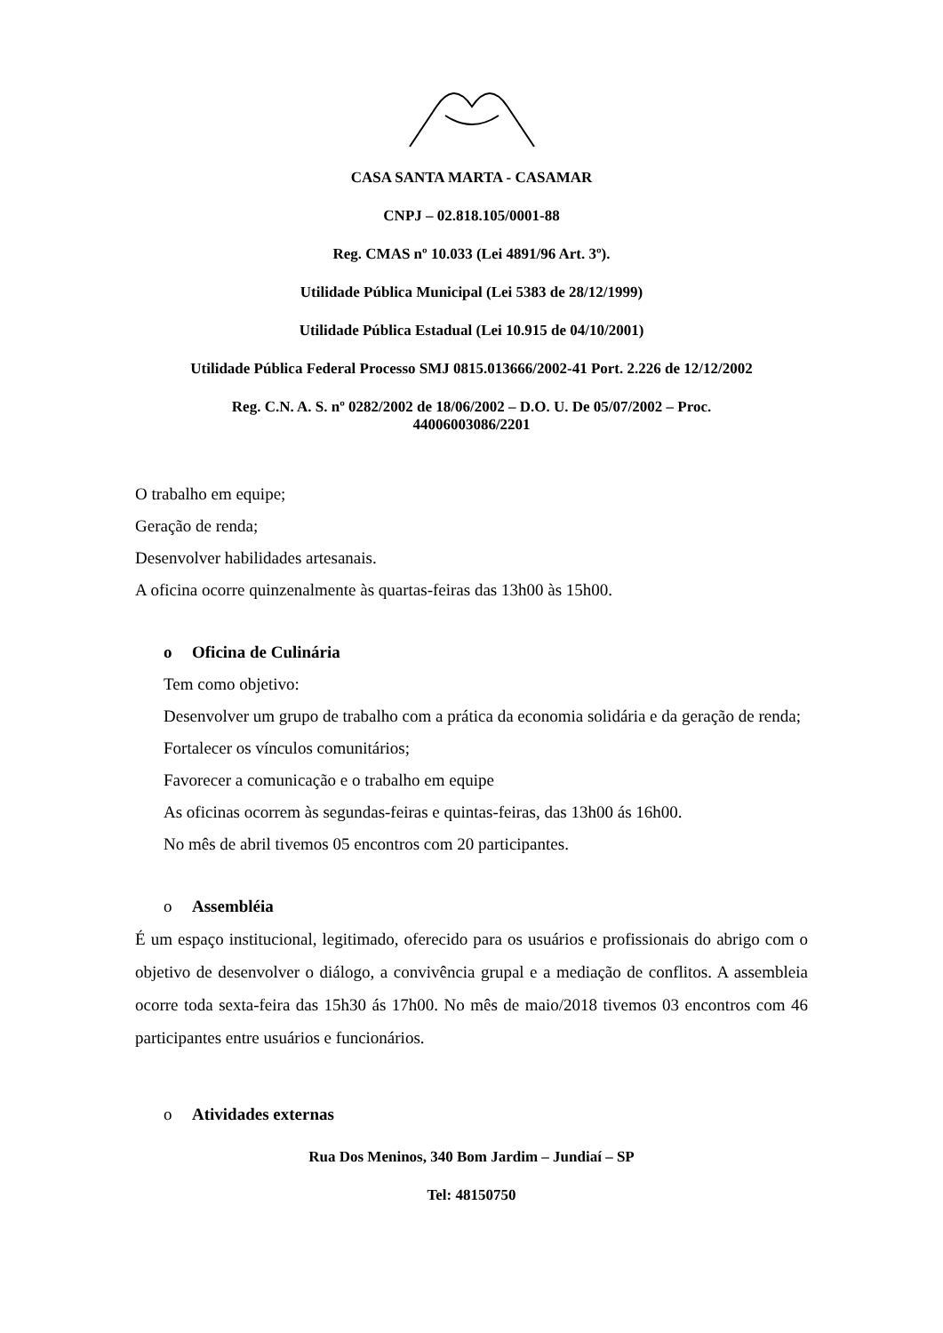CASA SANTA MARTA - CASAMAR
CNPJ – 02.818.105/0001-88
Reg. CMAS nº 10.033 (Lei 4891/96 Art. 3º).
Utilidade Pública Municipal (Lei 5383 de 28/12/1999)
Utilidade Pública Estadual (Lei 10.915 de 04/10/2001)
Utilidade Pública Federal Processo SMJ 0815.013666/2002-41 Port. 2.226 de 12/12/2002
Reg. C.N. A. S. nº 0282/2002 de 18/06/2002 – D.O. U. De 05/07/2002 – Proc.
44006003086/2201
O trabalho em equipe;
Geração de renda;
Desenvolver habilidades artesanais.
A oficina ocorre quinzenalmente às quartas-feiras das 13h00 às 15h00.
o Oficina de Culinária
Tem como objetivo:
Desenvolver um grupo de trabalho com a prática da economia solidária e da geração de renda;
Fortalecer os vínculos comunitários;
Favorecer a comunicação e o trabalho em equipe
As oficinas ocorrem às segundas-feiras e quintas-feiras, das 13h00 ás 16h00.
No mês de abril tivemos 05 encontros com 20 participantes.
o Assembléia
É um espaço institucional, legitimado, oferecido para os usuários e profissionais do abrigo com o objetivo de desenvolver o diálogo, a convivência grupal e a mediação de conflitos. A assembleia ocorre toda sexta-feira das 15h30 ás 17h00. No mês de maio/2018 tivemos 03 encontros com 46 participantes entre usuários e funcionários.
o Atividades externas
Rua Dos Meninos, 340 Bom Jardim – Jundiaí – SP
Tel: 48150750